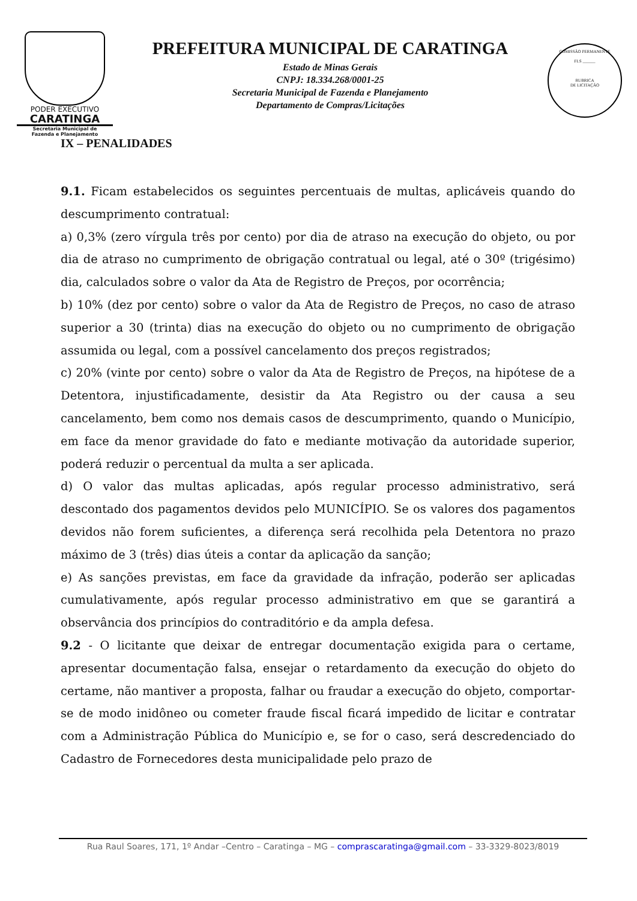PODER EXECUTIVO
CARATINGA
Secretaria Municipal de
Fazenda e Planejamento
PREFEITURA MUNICIPAL DE CARATINGA
Estado de Minas Gerais
CNPJ: 18.334.268/0001-25
Secretaria Municipal de Fazenda e Planejamento
Departamento de Compras/Licitações
COMISSÃO PERMANENTE
FLS ______
RUBRICA
DE LICITAÇÃO
IX – PENALIDADES
9.1. Ficam estabelecidos os seguintes percentuais de multas, aplicáveis quando do descumprimento contratual:
a) 0,3% (zero vírgula três por cento) por dia de atraso na execução do objeto, ou por dia de atraso no cumprimento de obrigação contratual ou legal, até o 30º (trigésimo) dia, calculados sobre o valor da Ata de Registro de Preços, por ocorrência;
b) 10% (dez por cento) sobre o valor da Ata de Registro de Preços, no caso de atraso superior a 30 (trinta) dias na execução do objeto ou no cumprimento de obrigação assumida ou legal, com a possível cancelamento dos preços registrados;
c) 20% (vinte por cento) sobre o valor da Ata de Registro de Preços, na hipótese de a Detentora, injustificadamente, desistir da Ata Registro ou der causa a seu cancelamento, bem como nos demais casos de descumprimento, quando o Município, em face da menor gravidade do fato e mediante motivação da autoridade superior, poderá reduzir o percentual da multa a ser aplicada.
d) O valor das multas aplicadas, após regular processo administrativo, será descontado dos pagamentos devidos pelo MUNICÍPIO. Se os valores dos pagamentos devidos não forem suficientes, a diferença será recolhida pela Detentora no prazo máximo de 3 (três) dias úteis a contar da aplicação da sanção;
e) As sanções previstas, em face da gravidade da infração, poderão ser aplicadas cumulativamente, após regular processo administrativo em que se garantirá a observância dos princípios do contraditório e da ampla defesa.
9.2 - O licitante que deixar de entregar documentação exigida para o certame, apresentar documentação falsa, ensejar o retardamento da execução do objeto do certame, não mantiver a proposta, falhar ou fraudar a execução do objeto, comportar-se de modo inidôneo ou cometer fraude fiscal ficará impedido de licitar e contratar com a Administração Pública do Município e, se for o caso, será descredenciado do Cadastro de Fornecedores desta municipalidade pelo prazo de
Rua Raul Soares, 171, 1º Andar –Centro – Caratinga – MG – comprascaratinga@gmail.com – 33-3329-8023/8019